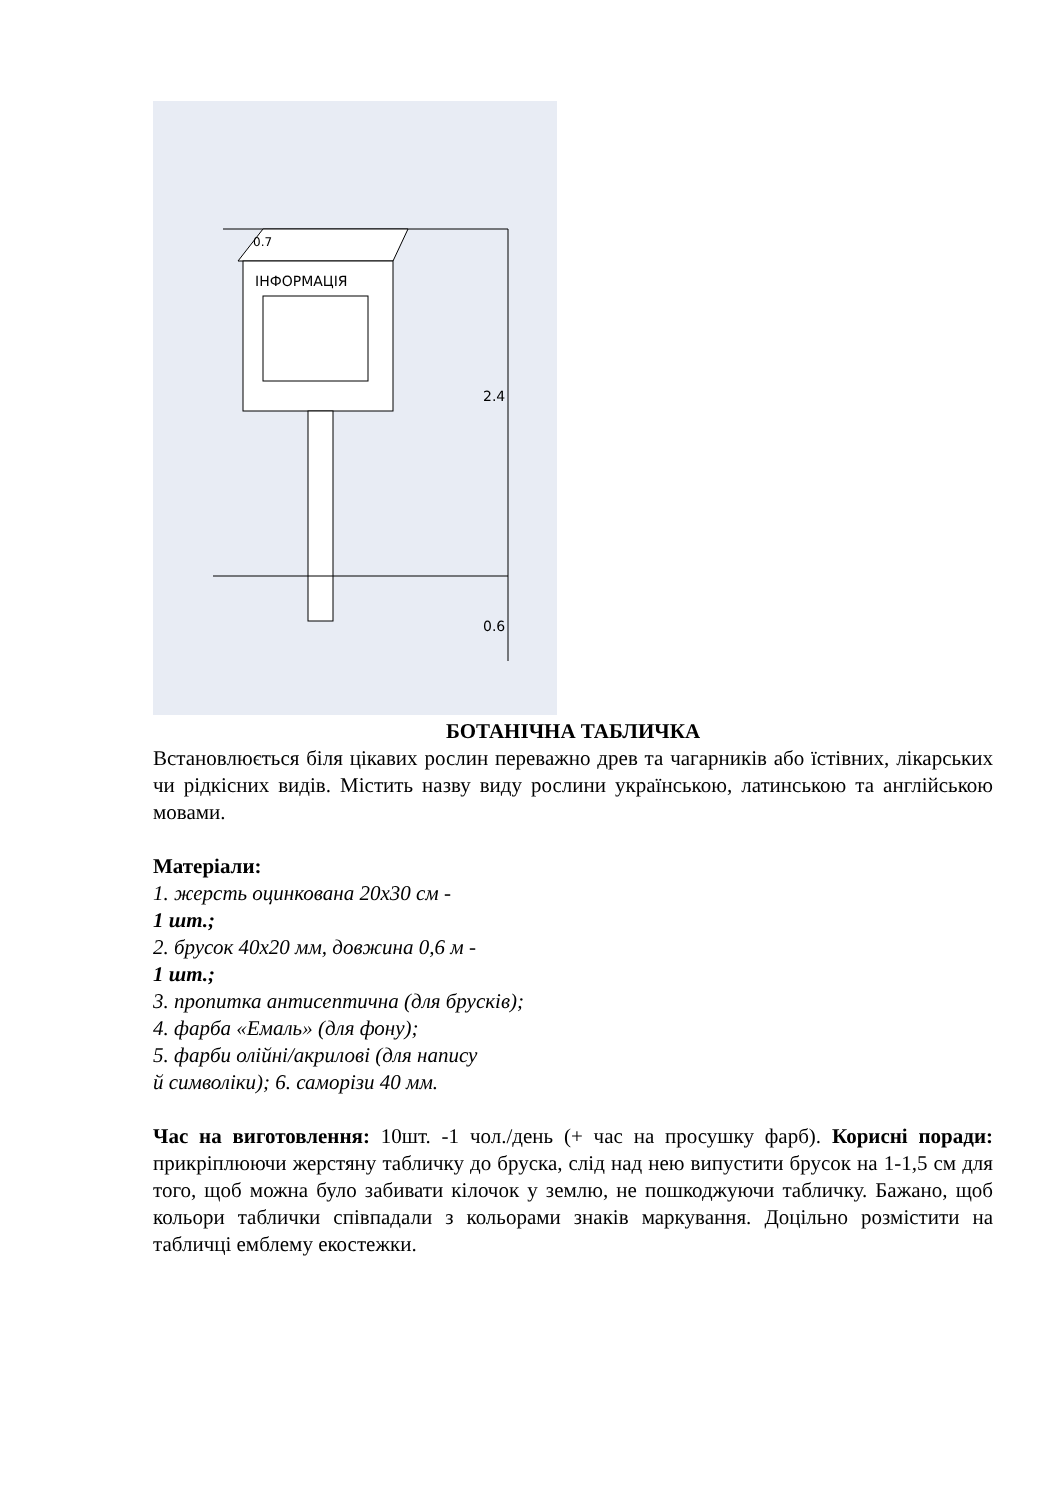0.7
ІНФОРМАЦІЯ
2.4
0.6
БОТАНІЧНА ТАБЛИЧКА
Встановлюється біля цікавих рослин переважно древ та чагарників або їстівних, лікарських чи рідкісних видів. Містить назву виду рослини українською, латинською та англійською мовами.
Матеріали:
1. жерсть оцинкована 20х30 см -
1 шт.;
2. брусок 40х20 мм, довжина 0,6 м -
1 шт.;
3. пропитка антисептична (для брусків);
4. фарба «Емаль» (для фону);
5. фарби олійні/акрилові (для напису
й символіки); 6. саморізи 40 мм.
Час на виготовлення: 10шт. -1 чол./день (+ час на просушку фарб). Корисні поради: прикріплюючи жерстяну табличку до бруска, слід над нею випустити брусок на 1-1,5 см для того, щоб можна було забивати кілочок у землю, не пошкоджуючи табличку. Бажано, щоб кольори таблички співпадали з кольорами знаків маркування. Доцільно розмістити на табличці емблему екостежки.